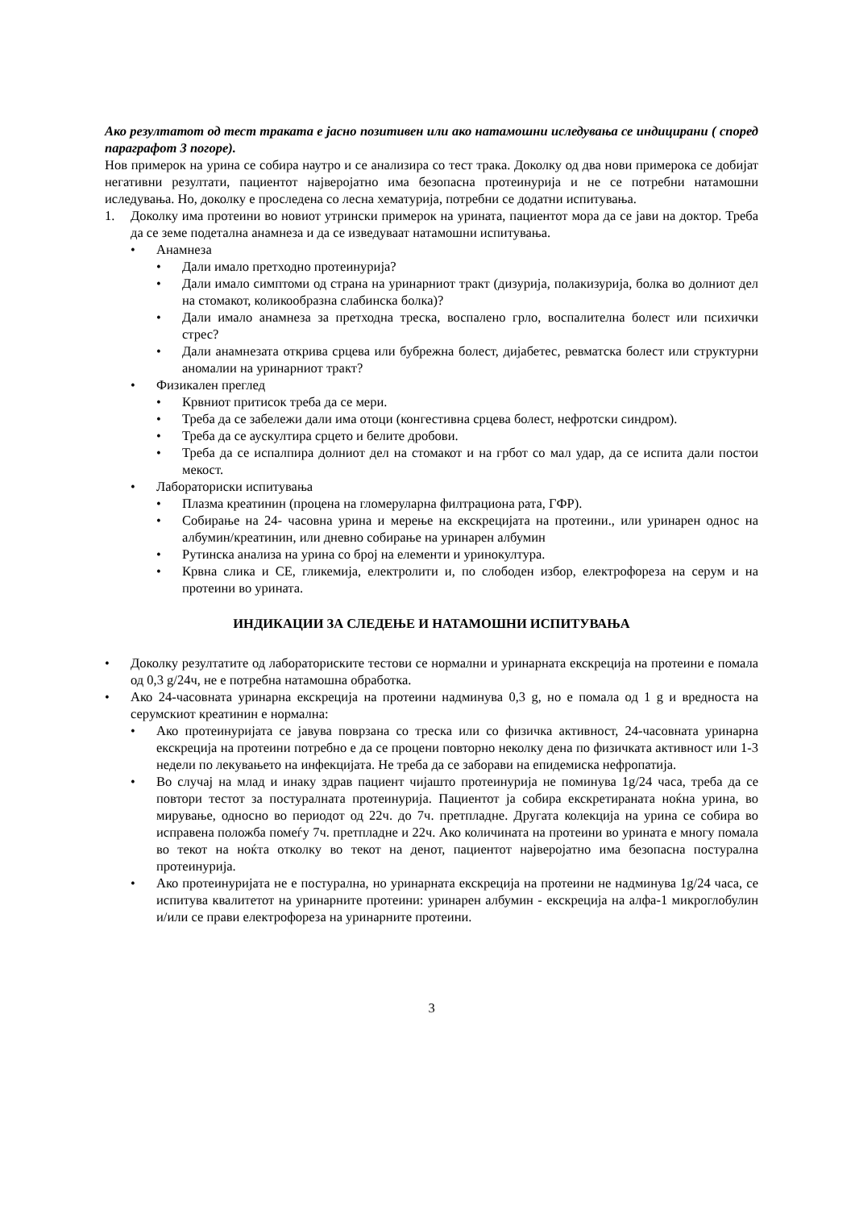Ако резултатот од тест траката е јасно позитивен или ако натамошни иследувања се индицирани ( според параграфот 3 погоре).
Нов примерок на урина се собира наутро и се анализира со тест трака. Доколку од два нови примерока се добијат негативни резултати, пациентот најверојатно има безопасна протеинурија и не се потребни натамошни иследувања. Но, доколку е проследена со лесна хематурија, потребни се додатни испитувања.
1. Доколку има протеини во новиот утрински примерок на урината, пациентот мора да се јави на доктор. Треба да се земе подетална анамнеза и да се изведуваат натамошни испитувања.
• Анамнеза
• Дали имало претходно протеинурија?
• Дали имало симптоми од страна на уринарниот тракт (дизурија, полакизурија, болка во долниот дел на стомакот, коликообразна слабинска болка)?
• Дали имало анамнеза за претходна треска, воспалено грло, воспалителна болест или психички стрес?
• Дали анамнезата открива срцева или бубрежна болест, дијабетес, ревматска болест или структурни аномалии на уринарниот тракт?
• Физикален преглед
• Крвниот притисок треба да се мери.
• Треба да се забележи дали има отоци (конгестивна срцева болест, нефротски синдром).
• Треба да се аускултира срцето и белите дробови.
• Треба да се испалпира долниот дел на стомакот и на грбот со мал удар, да се испита дали постои мекост.
• Лабораториски испитувања
• Плазма креатинин (процена на гломеруларна филтрациона рата, ГФР).
• Собирање на 24- часовна урина и мерење на екскрецијата на протеини., или уринарен однос на албумин/креатинин, или дневно собирање на уринарен албумин
• Рутинска анализа на урина со број на елементи и уринокултура.
• Крвна слика и СЕ, гликемија, електролити и, по слободен избор, електрофореза на серум и на протеини во урината.
ИНДИКАЦИИ ЗА СЛЕДЕЊЕ И НАТАМОШНИ ИСПИТУВАЊА
• Доколку резултатите од лабораториските тестови се нормални и уринарната екскреција на протеини е помала од 0,3 g/24ч, не е потребна натамошна обработка.
• Ако 24-часовната уринарна екскреција на протеини надминува 0,3 g, но е помала од 1 g и вредноста на серумскиот креатинин е нормална:
• Ако протеинуријата се јавува поврзана со треска или со физичка активност, 24-часовната уринарна екскреција на протеини потребно е да се процени повторно неколку дена по физичката активност или 1-3 недели по лекувањето на инфекцијата. Не треба да се заборави на епидемиска нефропатија.
• Во случај на млад и инаку здрав пациент чијашто протеинурија не поминува 1g/24 часа, треба да се повтори тестот за постуралната протеинурија. Пациентот ја собира екскретираната ноќна урина, во мирување, односно во периодот од 22ч. до 7ч. претпладне. Другата колекција на урина се собира во исправена положба помеѓу 7ч. претпладне и 22ч. Ако количината на протеини во урината е многу помала во текот на ноќта отколку во текот на денот, пациентот најверојатно има безопасна постурална протеинурија.
• Ако протеинуријата не е постурална, но уринарната екскреција на протеини не надминува 1g/24 часа, се испитува квалитетот на уринарните протеини: уринарен албумин - екскреција на алфа-1 микроглобулин и/или се прави електрофореза на уринарните протеини.
3